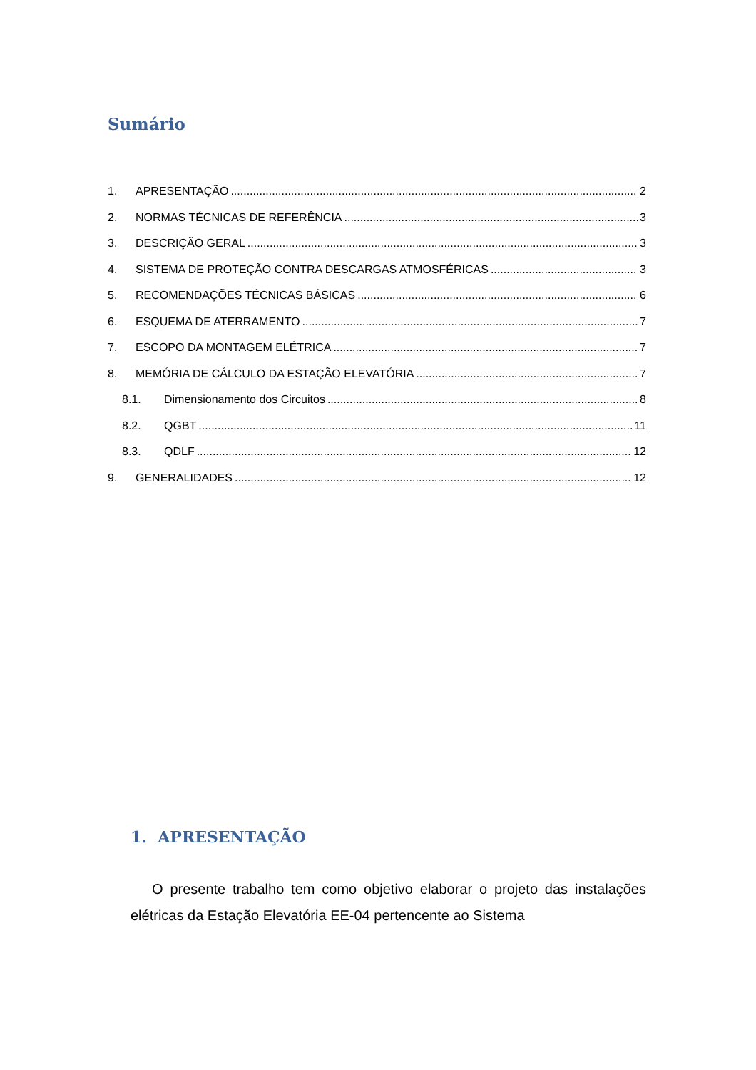Sumário
1. APRESENTAÇÃO 2
2. NORMAS TÉCNICAS DE REFERÊNCIA 3
3. DESCRIÇÃO GERAL 3
4. SISTEMA DE PROTEÇÃO CONTRA DESCARGAS ATMOSFÉRICAS 3
5. RECOMENDAÇÕES TÉCNICAS BÁSICAS 6
6. ESQUEMA DE ATERRAMENTO 7
7. ESCOPO DA MONTAGEM ELÉTRICA 7
8. MEMÓRIA DE CÁLCULO DA ESTAÇÃO ELEVATÓRIA 7
8.1. Dimensionamento dos Circuitos 8
8.2. QGBT 11
8.3. QDLF 12
9. GENERALIDADES 12
1. APRESENTAÇÃO
O presente trabalho tem como objetivo elaborar o projeto das instalações elétricas da Estação Elevatória EE-04 pertencente ao Sistema